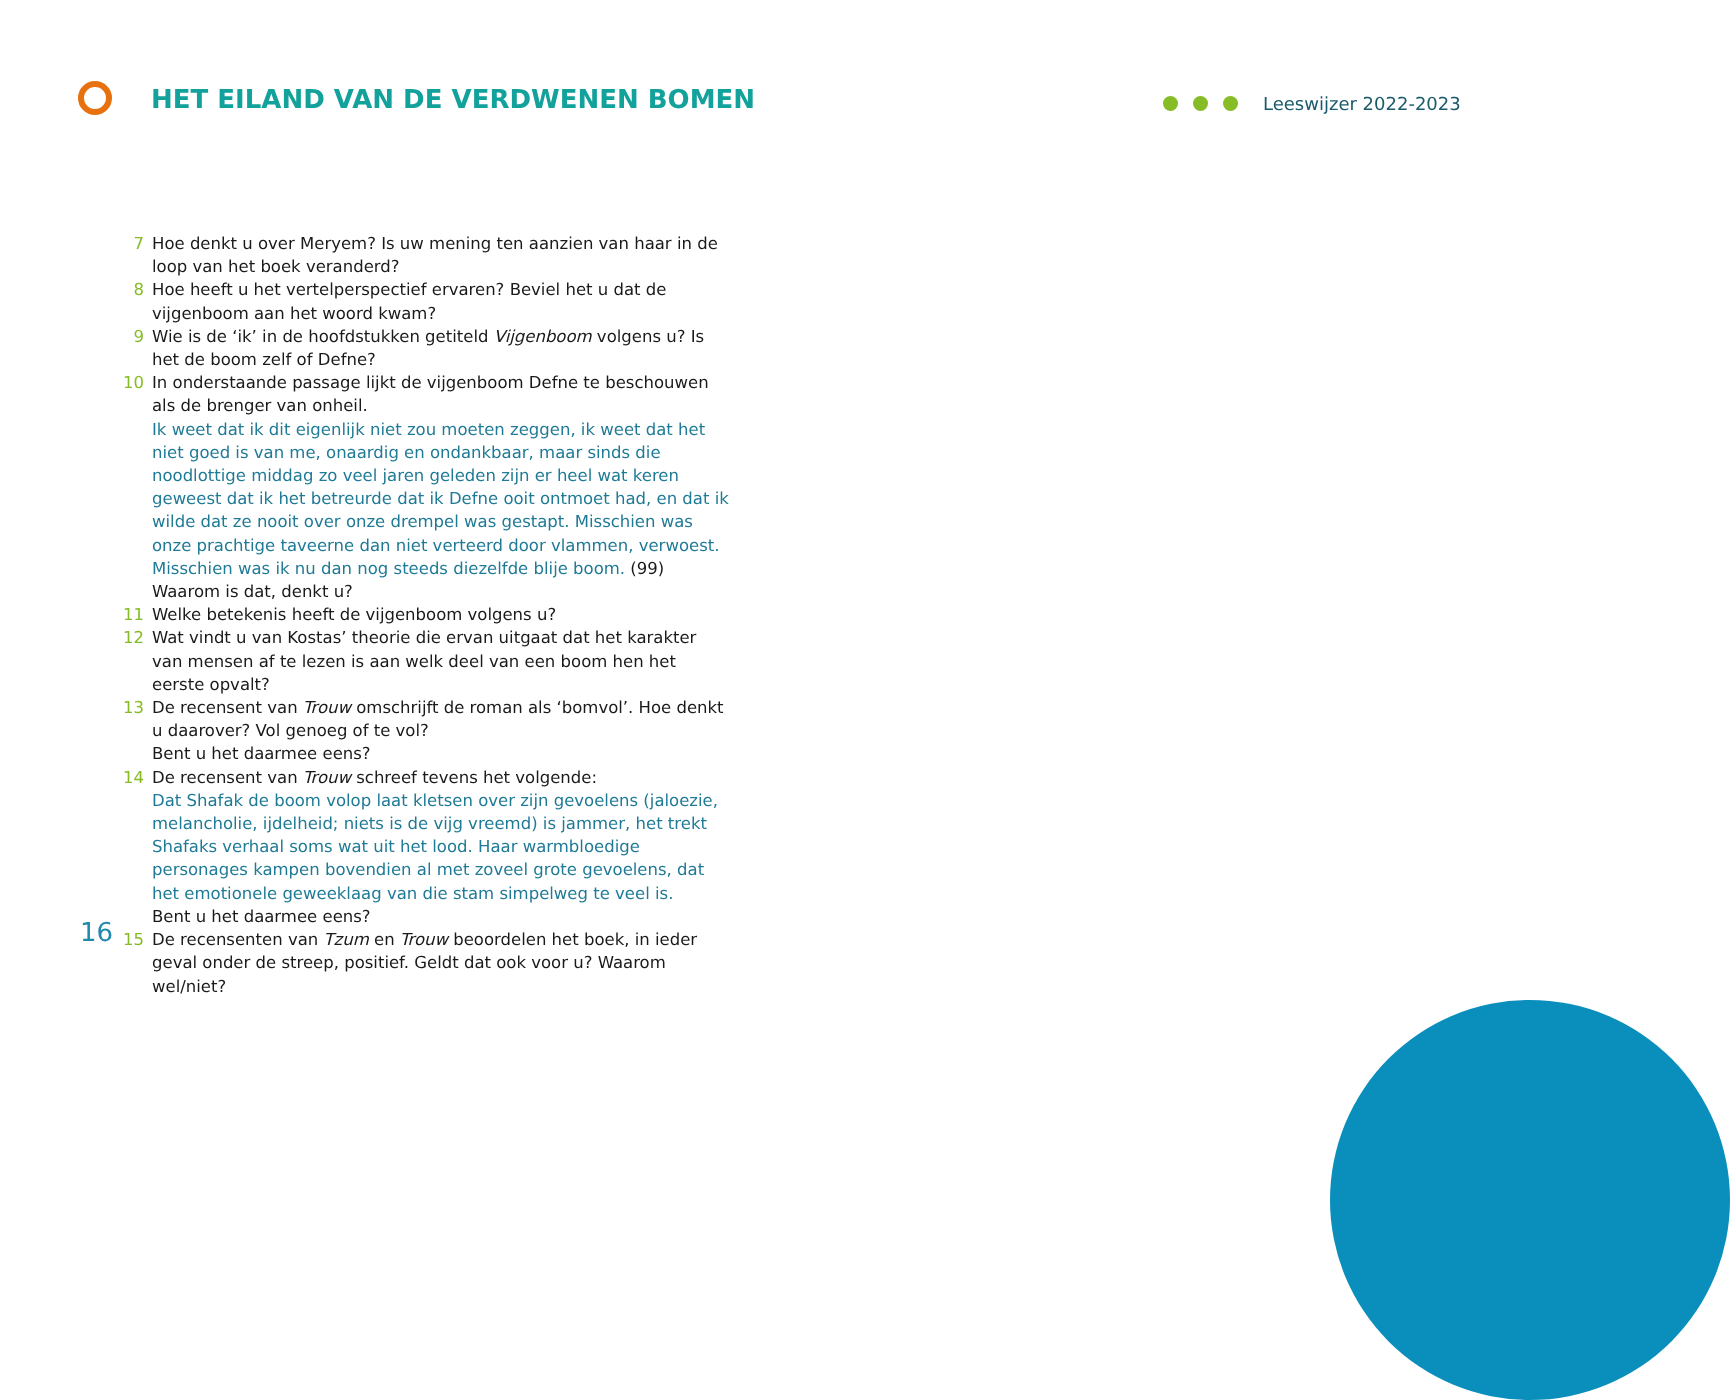HET EILAND VAN DE VERDWENEN BOMEN
Leeswijzer 2022-2023
7 Hoe denkt u over Meryem? Is uw mening ten aanzien van haar in de loop van het boek veranderd?
8 Hoe heeft u het vertelperspectief ervaren? Beviel het u dat de vijgenboom aan het woord kwam?
9 Wie is de ‘ik’ in de hoofdstukken getiteld Vijgenboom volgens u? Is het de boom zelf of Defne?
10 In onderstaande passage lijkt de vijgenboom Defne te beschouwen als de brenger van onheil.
Ik weet dat ik dit eigenlijk niet zou moeten zeggen, ik weet dat het niet goed is van me, onaardig en ondankbaar, maar sinds die noodlottige middag zo veel jaren geleden zijn er heel wat keren geweest dat ik het betreurde dat ik Defne ooit ontmoet had, en dat ik wilde dat ze nooit over onze drempel was gestapt. Misschien was onze prachtige taveerne dan niet verteerd door vlammen, verwoest. Misschien was ik nu dan nog steeds diezelfde blije boom. (99)
Waarom is dat, denkt u?
11 Welke betekenis heeft de vijgenboom volgens u?
12 Wat vindt u van Kostas’ theorie die ervan uitgaat dat het karakter van mensen af te lezen is aan welk deel van een boom hen het eerste opvalt?
13 De recensent van Trouw omschrijft de roman als ‘bomvol’. Hoe denkt u daarover? Vol genoeg of te vol?
Bent u het daarmee eens?
14 De recensent van Trouw schreef tevens het volgende:
Dat Shafak de boom volop laat kletsen over zijn gevoelens (jaloezie, melancholie, ijdelheid; niets is de vijg vreemd) is jammer, het trekt Shafaks verhaal soms wat uit het lood. Haar warmbloedige personages kampen bovendien al met zoveel grote gevoelens, dat het emotionele geweeklaag van die stam simpelweg te veel is.
Bent u het daarmee eens?
15 De recensenten van Tzum en Trouw beoordelen het boek, in ieder geval onder de streep, positief. Geldt dat ook voor u? Waarom wel/niet?
16